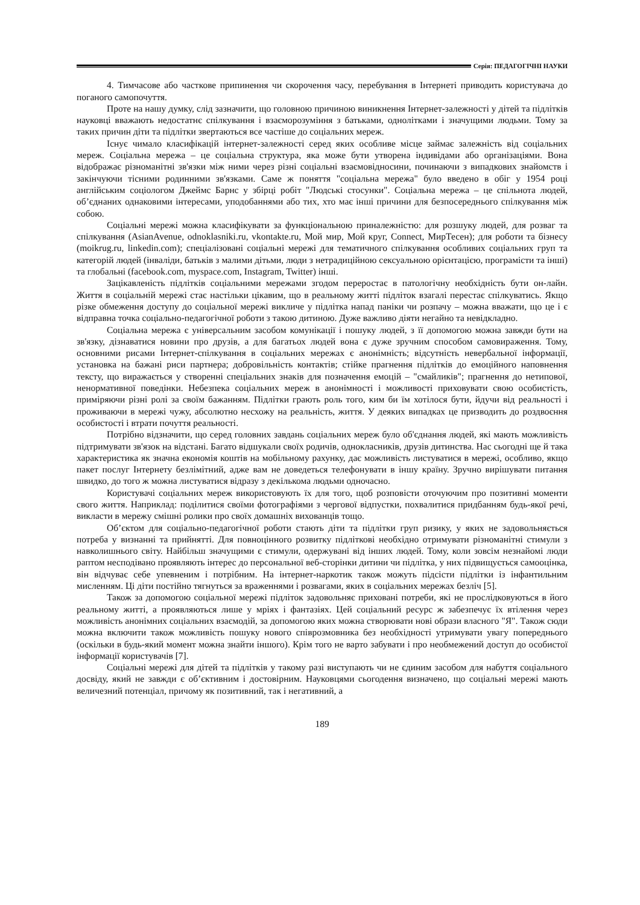Серія: ПЕДАГОГІЧНІ НАУКИ
4. Тимчасове або часткове припинення чи скорочення часу, перебування в Інтернеті приводить користувача до поганого самопочуття.
Проте на нашу думку, слід зазначити, що головною причиною виникнення Інтернет-залежності у дітей та підлітків науковці вважають недостатнє спілкування і взаєморозуміння з батьками, однолітками і значущими людьми. Тому за таких причин діти та підлітки звертаються все частіше до соціальних мереж.
Існує чимало класифікацій інтернет-залежності серед яких особливе місце займає залежність від соціальних мереж. Соціальна мережа – це соціальна структура, яка може бути утворена індивідами або організаціями. Вона відображає різноманітні зв'язки між ними через різні соціальні взаємовідносини, починаючи з випадкових знайомств і закінчуючи тісними родинними зв'язками. Саме ж поняття "соціальна мережа" було введено в обіг у 1954 році англійським соціологом Джеймс Барнс у збірці робіт "Людські стосунки". Соціальна мережа – це спільнота людей, об’єднаних однаковими інтересами, уподобаннями або тих, хто має інші причини для безпосереднього спілкування між собою.
Соціальні мережі можна класифікувати за функціональною приналежністю: для розшуку людей, для розваг та спілкування (AsianAvenue, odnoklasniki.ru, vkontakte.ru, Мой мир, Мой круг, Connect, МирТесен); для роботи та бізнесу (moikrug.ru, linkedin.com); спеціалізовані соціальні мережі для тематичного спілкування особливих соціальних груп та категорій людей (інваліди, батьків з малими дітьми, люди з нетрадиційною сексуальною орієнтацією, програмісти та інші) та глобальні (facebook.com, myspace.com, Instagram, Twitter) інші.
Зацікавленість підлітків соціальними мережами згодом переростає в патологічну необхідність бути он-лайн. Життя в соціальній мережі стає настільки цікавим, що в реальному житті підліток взагалі перестає спілкуватись. Якщо різке обмеження доступу до соціальної мережі викличе у підлітка напад паніки чи розпачу – можна вважати, що це і є відправна точка соціально-педагогічної роботи з такою дитиною. Дуже важливо діяти негайно та невідкладно.
Соціальна мережа є універсальним засобом комунікації і пошуку людей, з її допомогою можна завжди бути на зв'язку, дізнаватися новини про друзів, а для багатьох людей вона є дуже зручним способом самовираження. Тому, основними рисами Інтернет-спілкування в соціальних мережах є анонімність; відсутність невербальної інформації, установка на бажані риси партнера; добровільність контактів; стійке прагнення підлітків до емоційного наповнення тексту, що виражається у створенні спеціальних знаків для позначення емоцій – "смайликів"; прагнення до нетипової, ненормативної поведінки. Небезпека соціальних мереж в анонімності і можливості приховувати свою особистість, приміряючи різні ролі за своїм бажанням. Підлітки грають роль того, ким би їм хотілося бути, йдучи від реальності і проживаючи в мережі чужу, абсолютно несхожу на реальність, життя. У деяких випадках це призводить до роздвоєння особистості і втрати почуття реальності.
Потрібно відзначити, що серед головних завдань соціальних мереж було об'єднання людей, які мають можливість підтримувати зв'язок на відстані. Багато відшукали своїх родичів, однокласників, друзів дитинства. Нас сьогодні ще й така характеристика як значна економія коштів на мобільному рахунку, дає можливість листуватися в мережі, особливо, якщо пакет послуг Інтернету безлімітний, адже вам не доведеться телефонувати в іншу країну. Зручно вирішувати питання швидко, до того ж можна листуватися відразу з декількома людьми одночасно.
Користувачі соціальних мереж використовують їх для того, щоб розповісти оточуючим про позитивні моменти свого життя. Наприклад: поділитися своїми фотографіями з чергової відпустки, похвалитися придбанням будь-якої речі, викласти в мережу смішні ролики про своїх домашніх вихованців тощо.
Об’єктом для соціально-педагогічної роботи стають діти та підлітки груп ризику, у яких не задовольняється потреба у визнанні та прийнятті. Для повноцінного розвитку підліткові необхідно отримувати різноманітні стимули з навколишнього світу. Найбільш значущими є стимули, одержувані від інших людей. Тому, коли зовсім незнайомі люди раптом несподівано проявляють інтерес до персональної веб-сторінки дитини чи підлітка, у них підвищується самооцінка, він відчуває себе упевненим і потрібним. На інтернет-наркотик також можуть підсісти підлітки із інфантильним мисленням. Ці діти постійно тягнуться за враженнями і розвагами, яких в соціальних мережах безліч [5].
Також за допомогою соціальної мережі підліток задовольняє приховані потреби, які не прослідковуються в його реальному житті, а проявляються лише у мріях і фантазіях. Цей соціальний ресурс ж забезпечує їх втілення через можливість анонімних соціальних взаємодій, за допомогою яких можна створювати нові образи власного "Я". Також сюди можна включити також можливість пошуку нового співрозмовника без необхідності утримувати увагу попереднього (оскільки в будь-який момент можна знайти іншого). Крім того не варто забувати і про необмежений доступ до особистої інформації користувачів [7].
Соціальні мережі для дітей та підлітків у такому разі виступають чи не єдиним засобом для набуття соціального досвіду, який не завжди є об’єктивним і достовірним. Науковцями сьогодення визначено, що соціальні мережі мають величезний потенціал, причому як позитивний, так і негативний, а
189